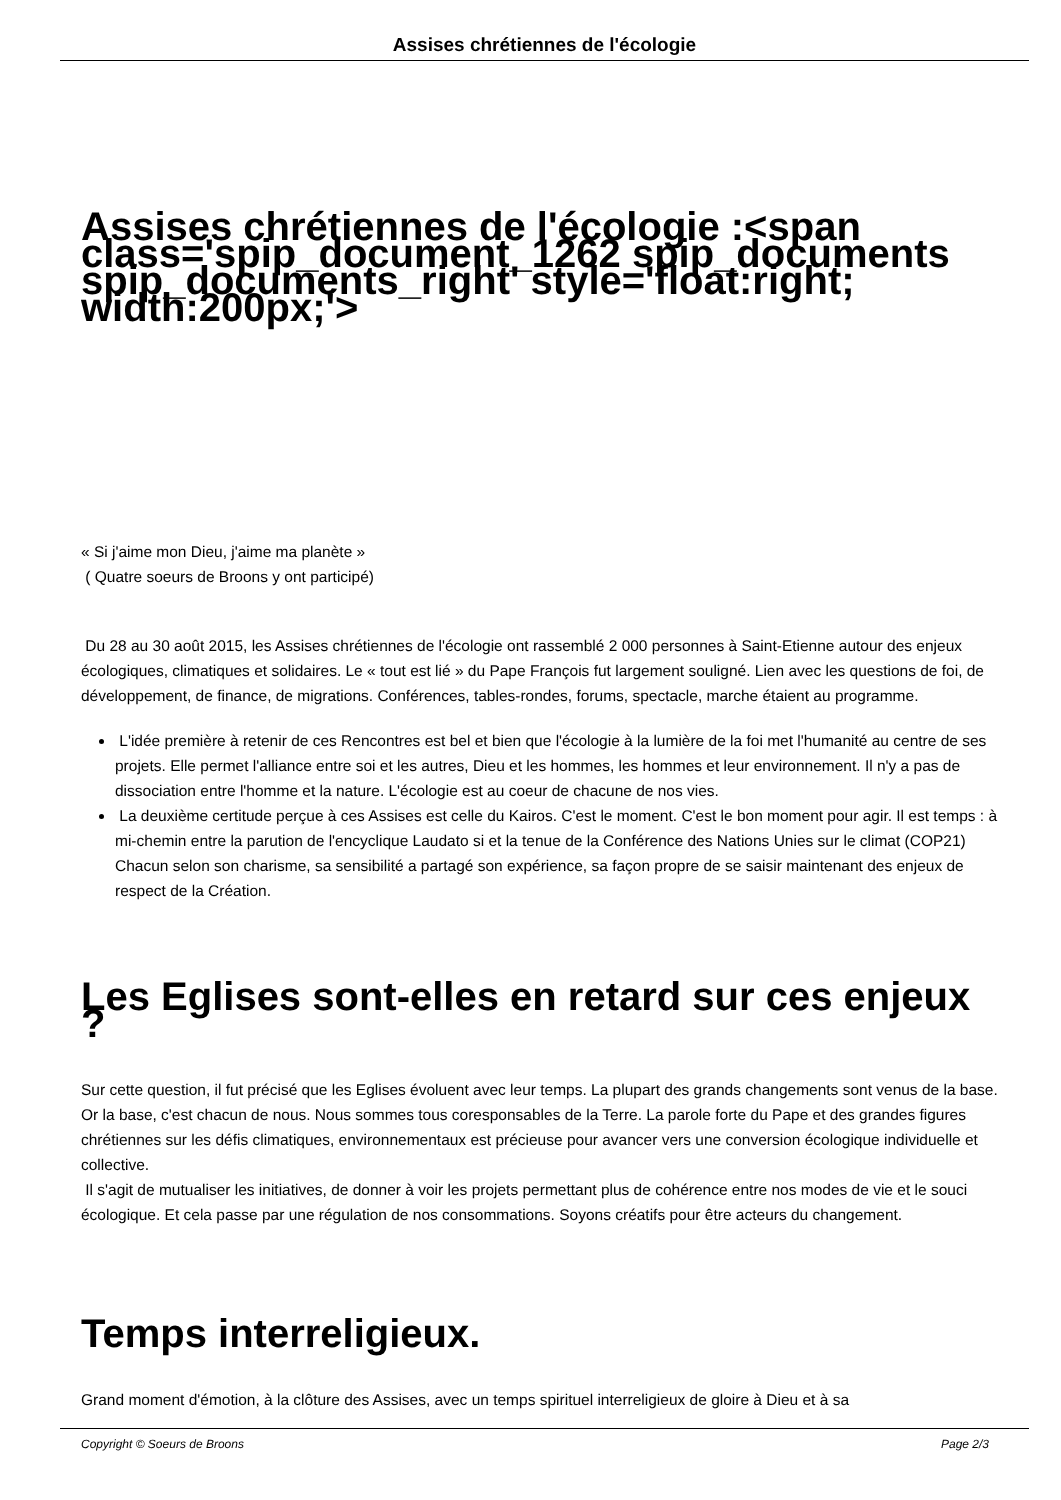Assises chrétiennes de l'écologie
Assises chrétiennes de l'écologie :<span class='spip_document_1262 spip_documents spip_documents_right' style='float:right; width:200px;'>
« Si j'aime mon Dieu, j'aime ma planète »
( Quatre soeurs de Broons y ont participé)
Du 28 au 30 août 2015, les Assises chrétiennes de l'écologie ont rassemblé 2 000 personnes à Saint-Etienne autour des enjeux écologiques, climatiques et solidaires. Le « tout est lié » du Pape François fut largement souligné. Lien avec les questions de foi, de développement, de finance, de migrations. Conférences, tables-rondes, forums, spectacle, marche étaient au programme.
L'idée première à retenir de ces Rencontres est bel et bien que l'écologie à la lumière de la foi met l'humanité au centre de ses projets. Elle permet l'alliance entre soi et les autres, Dieu et les hommes, les hommes et leur environnement. Il n'y a pas de dissociation entre l'homme et la nature. L'écologie est au coeur de chacune de nos vies.
La deuxième certitude perçue à ces Assises est celle du Kairos. C'est le moment. C'est le bon moment pour agir. Il est temps : à mi-chemin entre la parution de l'encyclique Laudato si et la tenue de la Conférence des Nations Unies sur le climat (COP21) Chacun selon son charisme, sa sensibilité a partagé son expérience, sa façon propre de se saisir maintenant des enjeux de respect de la Création.
Les Eglises sont-elles en retard sur ces enjeux ?
Sur cette question, il fut précisé que les Eglises évoluent avec leur temps. La plupart des grands changements sont venus de la base. Or la base, c'est chacun de nous. Nous sommes tous coresponsables de la Terre. La parole forte du Pape et des grandes figures chrétiennes sur les défis climatiques, environnementaux est précieuse pour avancer vers une conversion écologique individuelle et collective.
Il s'agit de mutualiser les initiatives, de donner à voir les projets permettant plus de cohérence entre nos modes de vie et le souci écologique. Et cela passe par une régulation de nos consommations. Soyons créatifs pour être acteurs du changement.
Temps interreligieux.
Grand moment d'émotion, à la clôture des Assises, avec un temps spirituel interreligieux de gloire à Dieu et à sa
Copyright © Soeurs de Broons Page 2/3